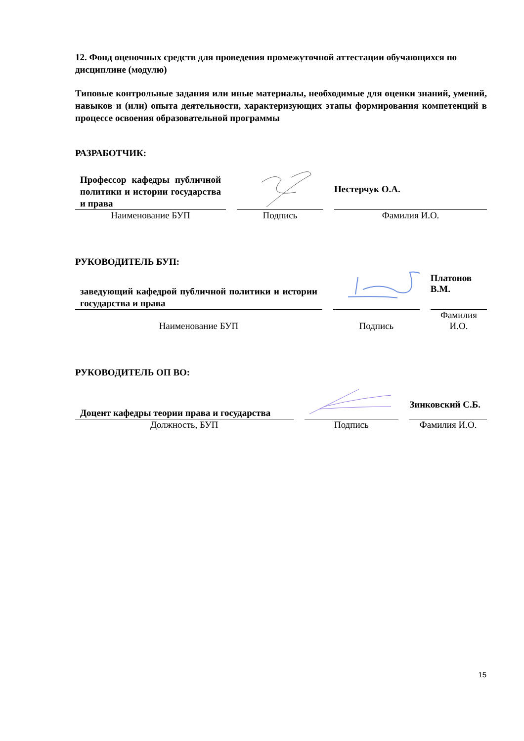12. Фонд оценочных средств для проведения промежуточной аттестации обучающихся по дисциплине (модулю)
Типовые контрольные задания или иные материалы, необходимые для оценки знаний, умений, навыков и (или) опыта деятельности, характеризующих этапы формирования компетенций в процессе освоения образовательной программы
РАЗРАБОТЧИК:
| Профессор кафедры публичной политики и истории государства и права | | | | Нестерчук О.А. |
| Наименование БУП | | Подпись | | Фамилия И.О. |
РУКОВОДИТЕЛЬ БУП:
| заведующий кафедрой публичной политики и истории государства и права | | | | Платонов В.М. |
| Наименование БУП | | Подпись | | Фамилия И.О. |
РУКОВОДИТЕЛЬ ОП ВО:
| Доцент кафедры теории права и государства | | | | Зинковский С.Б. |
| Должность, БУП | | Подпись | | Фамилия И.О. |
15